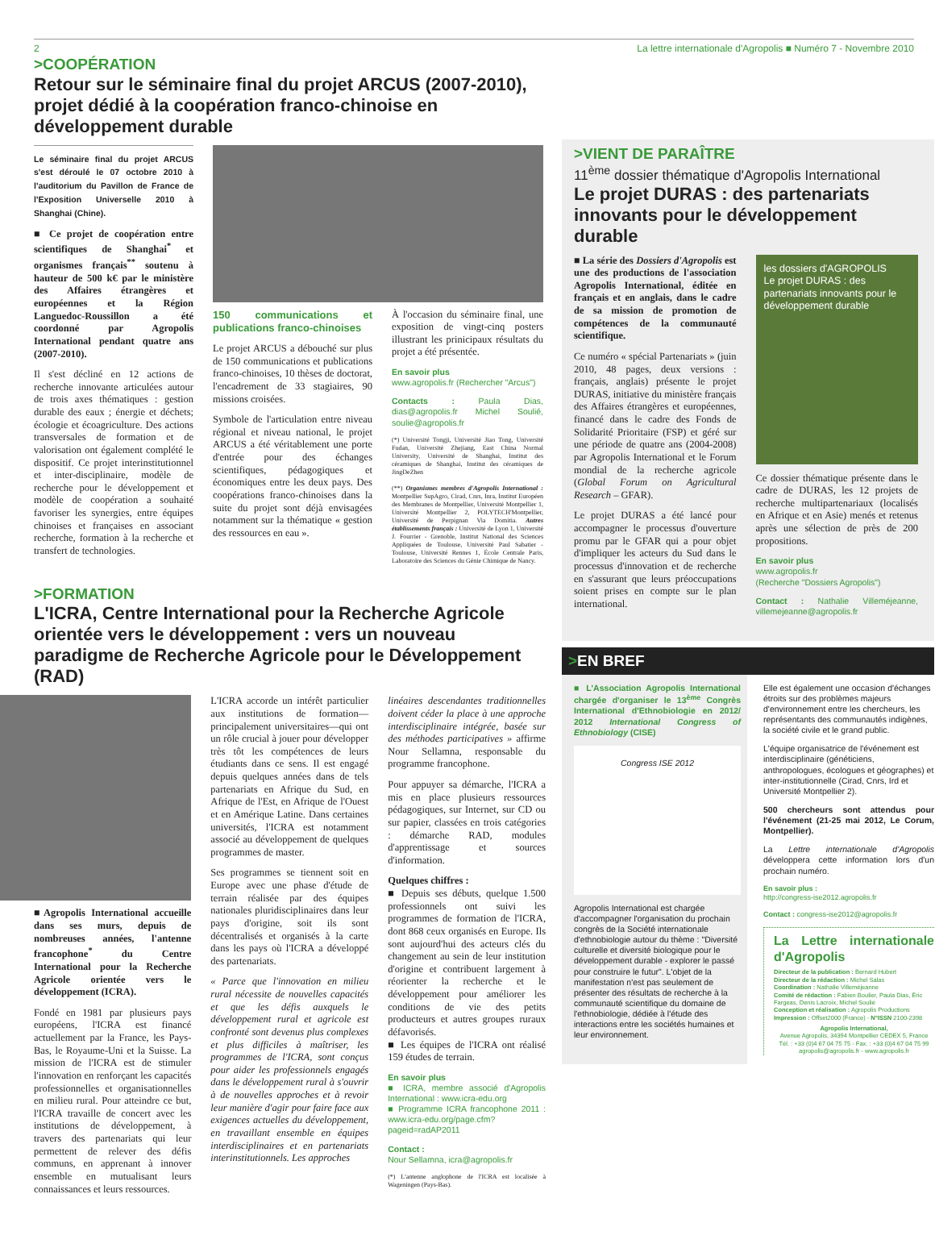2 La lettre internationale d'Agropolis ■ Numéro 7 - Novembre 2010
>COOPÉRATION
Retour sur le séminaire final du projet ARCUS (2007-2010), projet dédié à la coopération franco-chinoise en développement durable
Le séminaire final du projet ARCUS s'est déroulé le 07 octobre 2010 à l'auditorium du Pavillon de France de l'Exposition Universelle 2010 à Shanghai (Chine).
■ Ce projet de coopération entre scientifiques de Shanghai<sup>*</sup> et organismes français<sup>**</sup> soutenu à hauteur de 500 k€ par le ministère des Affaires étrangères et européennes et la Région Languedoc-Roussillon a été coordonné par Agropolis International pendant quatre ans (2007-2010).
Il s'est décliné en 12 actions de recherche innovante articulées autour de trois axes thématiques : gestion durable des eaux ; énergie et déchets; écologie et écoagriculture. Des actions transversales de formation et de valorisation ont également complété le dispositif. Ce projet interinstitutionnel et inter-disciplinaire, modèle de recherche pour le développement et modèle de coopération a souhaité favoriser les synergies, entre équipes chinoises et françaises en associant recherche, formation à la recherche et transfert de technologies.
150 communications et publications franco-chinoises
Le projet ARCUS a débouché sur plus de 150 communications et publications franco-chinoises, 10 thèses de doctorat, l'encadrement de 33 stagiaires, 90 missions croisées.
Symbole de l'articulation entre niveau régional et niveau national, le projet ARCUS a été véritablement une porte d'entrée pour des échanges scientifiques, pédagogiques et économiques entre les deux pays. Des coopérations franco-chinoises dans la suite du projet sont déjà envisagées notamment sur la thématique « gestion des ressources en eau ».
À l'occasion du séminaire final, une exposition de vingt-cinq posters illustrant les prinicipaux résultats du projet a été présentée.
En savoir plus
www.agropolis.fr (Rechercher "Arcus")
Contacts : Paula Dias, dias@agropolis.fr Michel Soulié, soulie@agropolis.fr
(*) Université Tongji, Université Jiao Tong, Université Fudan, Université Zhejiang, East China Normal University, Université de Shanghai, Institut des céramiques de Shanghai, Institut des céramiques de JingDeZhen
(**) Organismes membres d'Agropolis International : Montpellier SupAgro, Cirad, Cnrs, Inra, Institut Européen des Membranes de Montpellier, Université Montpellier 1, Université Montpellier 2, POLYTECH'Montpellier, Université de Perpignan Via Domitia. Autres établissements français : Université de Lyon 1, Université J. Fourrier - Grenoble, Institut National des Sciences Appliquées de Toulouse, Université Paul Sabatier - Toulouse, Université Rennes 1, École Centrale Paris, Laboratoire des Sciences du Génie Chimique de Nancy.
>FORMATION
L'ICRA, Centre International pour la Recherche Agricole orientée vers le développement : vers un nouveau paradigme de Recherche Agricole pour le Développement (RAD)
■Agropolis International accueille dans ses murs, depuis de nombreuses années, l'antenne francophone<sup>*</sup> du Centre International pour la Recherche Agricole orientée vers le développement (ICRA).
Fondé en 1981 par plusieurs pays européens, l'ICRA est financé actuellement par la France, les Pays-Bas, le Royaume-Uni et la Suisse. La mission de l'ICRA est de stimuler l'innovation en renforçant les capacités professionnelles et organisationnelles en milieu rural. Pour atteindre ce but, l'ICRA travaille de concert avec les institutions de développement, à travers des partenariats qui leur permettent de relever des défis communs, en apprenant à innover ensemble en mutualisant leurs connaissances et leurs ressources.
L'ICRA accorde un intérêt particulier aux institutions de formation—principalement universitaires—qui ont un rôle crucial à jouer pour développer très tôt les compétences de leurs étudiants dans ce sens. Il est engagé depuis quelques années dans de tels partenariats en Afrique du Sud, en Afrique de l'Est, en Afrique de l'Ouest et en Amérique Latine. Dans certaines universités, l'ICRA est notamment associé au développement de quelques programmes de master.
Ses programmes se tiennent soit en Europe avec une phase d'étude de terrain réalisée par des équipes nationales pluridisciplinaires dans leur pays d'origine, soit ils sont décentralisés et organisés à la carte dans les pays où l'ICRA a développé des partenariats.
« Parce que l'innovation en milieu rural nécessite de nouvelles capacités et que les défis auxquels le développement rural et agricole est confronté sont devenus plus complexes et plus difficiles à maîtriser, les programmes de l'ICRA, sont conçus pour aider les professionnels engagés dans le développement rural à s'ouvrir à de nouvelles approches et à revoir leur manière d'agir pour faire face aux exigences actuelles du développement, en travaillant ensemble en équipes interdisciplinaires et en partenariats interinstitutionnels. Les approches
linéaires descendantes traditionnelles doivent céder la place à une approche interdisciplinaire intégrée, basée sur des méthodes participatives » affirme Nour Sellamna, responsable du programme francophone.
Pour appuyer sa démarche, l'ICRA a mis en place plusieurs ressources pédagogiques, sur Internet, sur CD ou sur papier, classées en trois catégories : démarche RAD, modules d'apprentissage et sources d'information.
Quelques chiffres :
■ Depuis ses débuts, quelque 1.500 professionnels ont suivi les programmes de formation de l'ICRA, dont 868 ceux organisés en Europe. Ils sont aujourd'hui des acteurs clés du changement au sein de leur institution d'origine et contribuent largement à réorienter la recherche et le développement pour améliorer les conditions de vie des petits producteurs et autres groupes ruraux défavorisés.
■ Les équipes de l'ICRA ont réalisé 159 études de terrain.
En savoir plus
■ ICRA, membre associé d'Agropolis International : www.icra-edu.org
■ Programme ICRA francophone 2011 : www.icra-edu.org/page.cfm?pageid=radAP2011
Contact :
Nour Sellamna, icra@agropolis.fr
(*) L'antenne anglophone de l'ICRA est localisée à Wageningen (Pays-Bas).
>VIENT DE PARAÎTRE
11<sup>ème</sup> dossier thématique d'Agropolis International
Le projet DURAS : des partenariats innovants pour le développement durable
■ La série des Dossiers d'Agropolis est une des productions de l'association Agropolis International, éditée en français et en anglais, dans le cadre de sa mission de promotion de compétences de la communauté scientifique.
Ce numéro « spécial Partenariats » (juin 2010, 48 pages, deux versions : français, anglais) présente le projet DURAS, initiative du ministère français des Affaires étrangères et européennes, financé dans le cadre des Fonds de Solidarité Prioritaire (FSP) et géré sur une période de quatre ans (2004-2008) par Agropolis International et le Forum mondial de la recherche agricole (Global Forum on Agricultural Research – GFAR).
Le projet DURAS a été lancé pour accompagner le processus d'ouverture promu par le GFAR qui a pour objet d'impliquer les acteurs du Sud dans le processus d'innovation et de recherche en s'assurant que leurs préoccupations soient prises en compte sur le plan international.
les dossiers d'AGROPOLIS
Le projet DURAS : des partenariats innovants pour le développement durable
Ce dossier thématique présente dans le cadre de DURAS, les 12 projets de recherche multipartenariaux (localisés en Afrique et en Asie) menés et retenus après une sélection de près de 200 propositions.
En savoir plus
www.agropolis.fr
(Recherche "Dossiers Agropolis")
Contact : Nathalie Villeméjeanne, villemejeanne@agropolis.fr
>EN BREF
■ L'Association Agropolis International chargée d'organiser le 13<sup>ème</sup> Congrès International d'Ethnobiologie en 2012/ 2012 International Congress of Ethnobiology (CISE)
Congress ISE 2012
Agropolis International est chargée d'accompagner l'organisation du prochain congrès de la Société internationale d'ethnobiologie autour du thème : "Diversité culturelle et diversité biologique pour le développement durable - explorer le passé pour construire le futur". L'objet de la manifestation n'est pas seulement de présenter des résultats de recherche à la communauté scientifique du domaine de l'ethnobiologie, dédiée à l'étude des interactions entre les sociétés humaines et leur environnement.
Elle est également une occasion d'échanges étroits sur des problèmes majeurs d'environnement entre les chercheurs, les représentants des communautés indigènes, la société civile et le grand public.
L'équipe organisatrice de l'événement est interdisciplinaire (généticiens, anthropologues, écologues et géographes) et inter-institutionnelle (Cirad, Cnrs, Ird et Université Montpellier 2).
500 chercheurs sont attendus pour l'événement (21-25 mai 2012, Le Corum, Montpellier).
La Lettre internationale d'Agropolis développera cette information lors d'un prochain numéro.
En savoir plus :
http://congress-ise2012.agropolis.fr
Contact : congress-ise2012@agropolis.fr
La Lettre internationale d'Agropolis
Directeur de la publication : Bernard Hubert
Directeur de la rédaction : Michel Salas
Coordination : Nathalie Villeméjeanne
Comité de rédaction : Fabien Boulier, Paula Dias, Éric Fargeas, Denis Lacroix, Michel Soulié
Conception et réalisation : Agropolis Productions
Impression : Offset2000 (France) - N°ISSN 2100-2398
Agropolis International,
Avenue Agropolis, 34394 Montpellier CEDEX 5, France
Tél. : +33 (0)4 67 04 75 75 - Fax. : +33 (0)4 67 04 75 99
agropolis@agropolis.fr - www.agropolis.fr